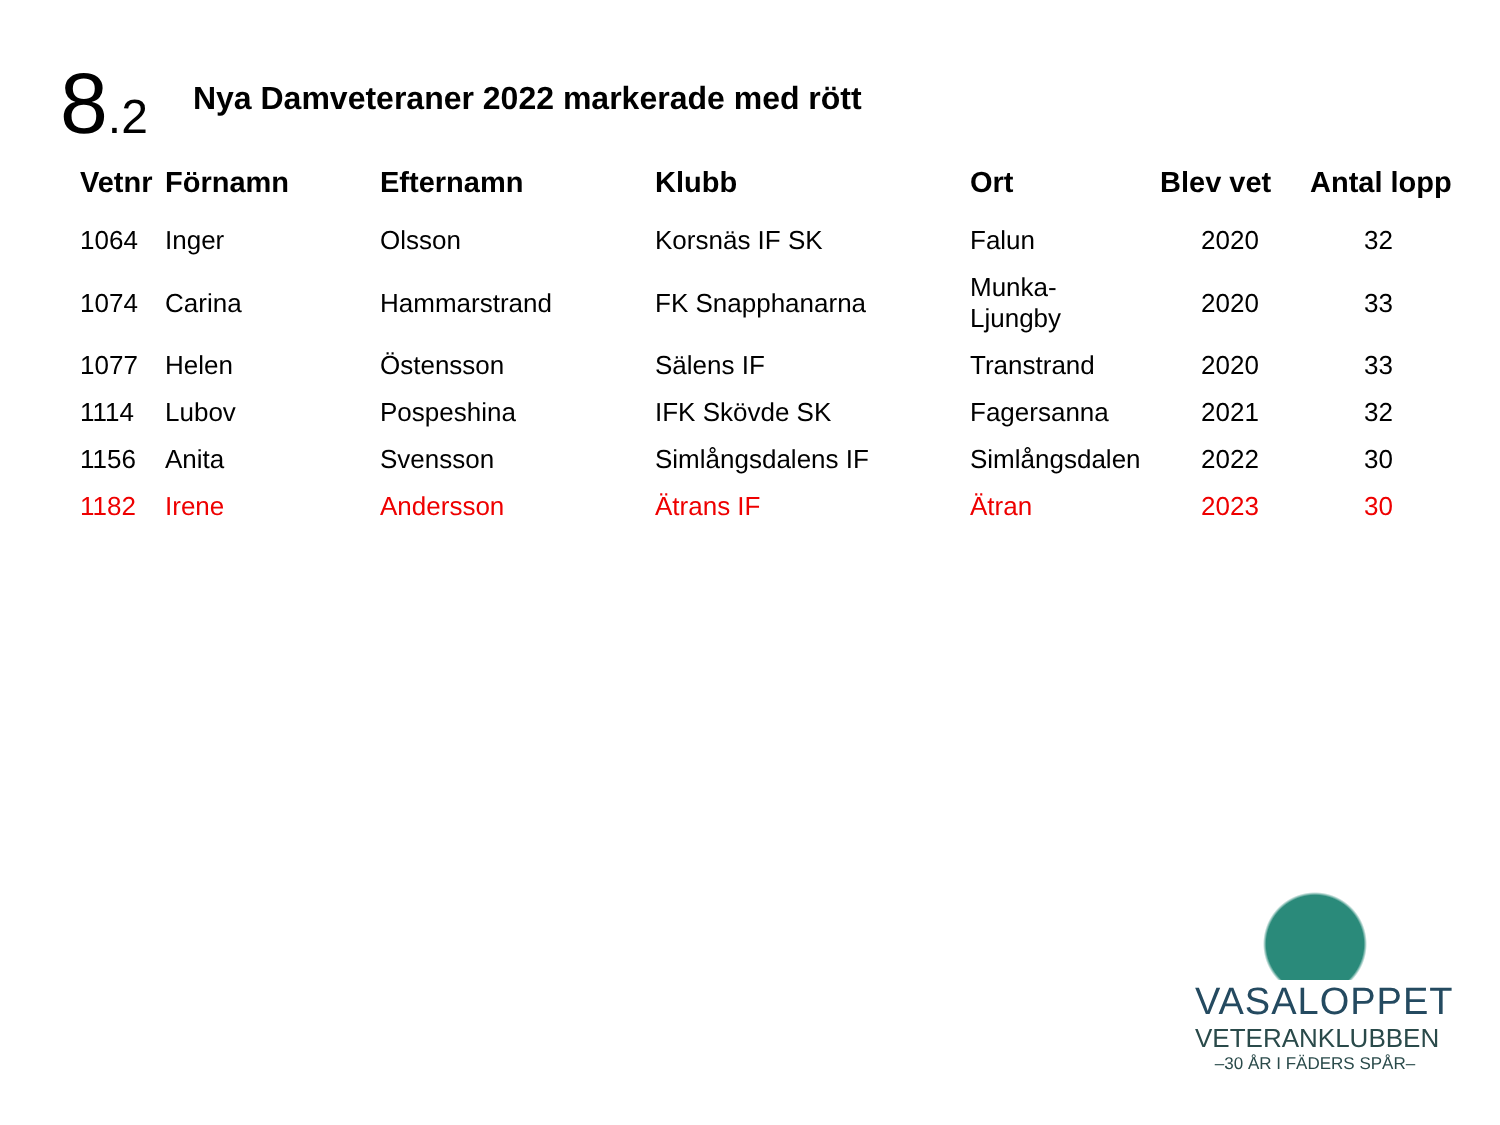8.2
Nya Damveteraner 2022 markerade med rött
| Vetnr | Förnamn | Efternamn | Klubb | Ort | Blev vet | Antal lopp |
| --- | --- | --- | --- | --- | --- | --- |
| 1064 | Inger | Olsson | Korsnäs IF SK | Falun | 2020 | 32 |
| 1074 | Carina | Hammarstrand | FK Snapphanarna | Munka- Ljungby | 2020 | 33 |
| 1077 | Helen | Östensson | Sälens IF | Transtrand | 2020 | 33 |
| 1114 | Lubov | Pospeshina | IFK Skövde SK | Fagersanna | 2021 | 32 |
| 1156 | Anita | Svensson | Simlångsdalens IF | Simlångsdalen | 2022 | 30 |
| 1182 | Irene | Andersson | Ätrans IF | Ätran | 2023 | 30 |
VASALOPPET
VETERANKLUBBEN
–30 ÅR I FÄDERS SPÅR–